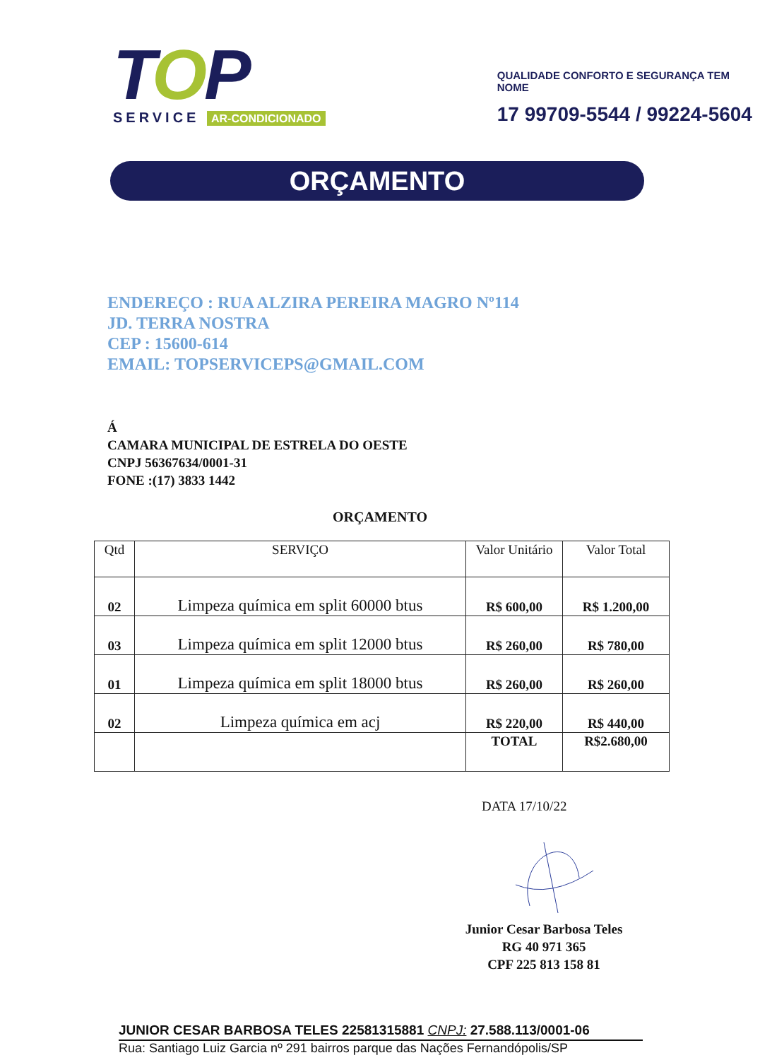TOP
SERVICE AR-CONDICIONADO
QUALIDADE CONFORTO E SEGURANÇA TEM NOME
17 99709-5544 / 99224-5604
ORÇAMENTO
ENDEREÇO : RUA ALZIRA PEREIRA MAGRO Nº114
JD. TERRA NOSTRA
CEP : 15600-614
EMAIL: TOPSERVICEPS@GMAIL.COM
Á
CAMARA MUNICIPAL DE ESTRELA DO OESTE
CNPJ 56367634/0001-31
FONE :(17) 3833 1442
ORÇAMENTO
| Qtd | SERVIÇO | Valor Unitário | Valor Total |
| --- | --- | --- | --- |
| 02 | Limpeza química em split 60000 btus | R$ 600,00 | R$ 1.200,00 |
| 03 | Limpeza química em split 12000 btus | R$ 260,00 | R$ 780,00 |
| 01 | Limpeza química em split 18000 btus | R$ 260,00 | R$ 260,00 |
| 02 | Limpeza química em acj | R$ 220,00 | R$ 440,00 |
| | | TOTAL | R$2.680,00 |
DATA 17/10/22
Junior Cesar Barbosa Teles
RG 40 971 365
CPF 225 813 158 81
JUNIOR CESAR BARBOSA TELES 22581315881 CNPJ: 27.588.113/0001-06
Rua: Santiago Luiz Garcia nº 291 bairros parque das Nações Fernandópolis/SP